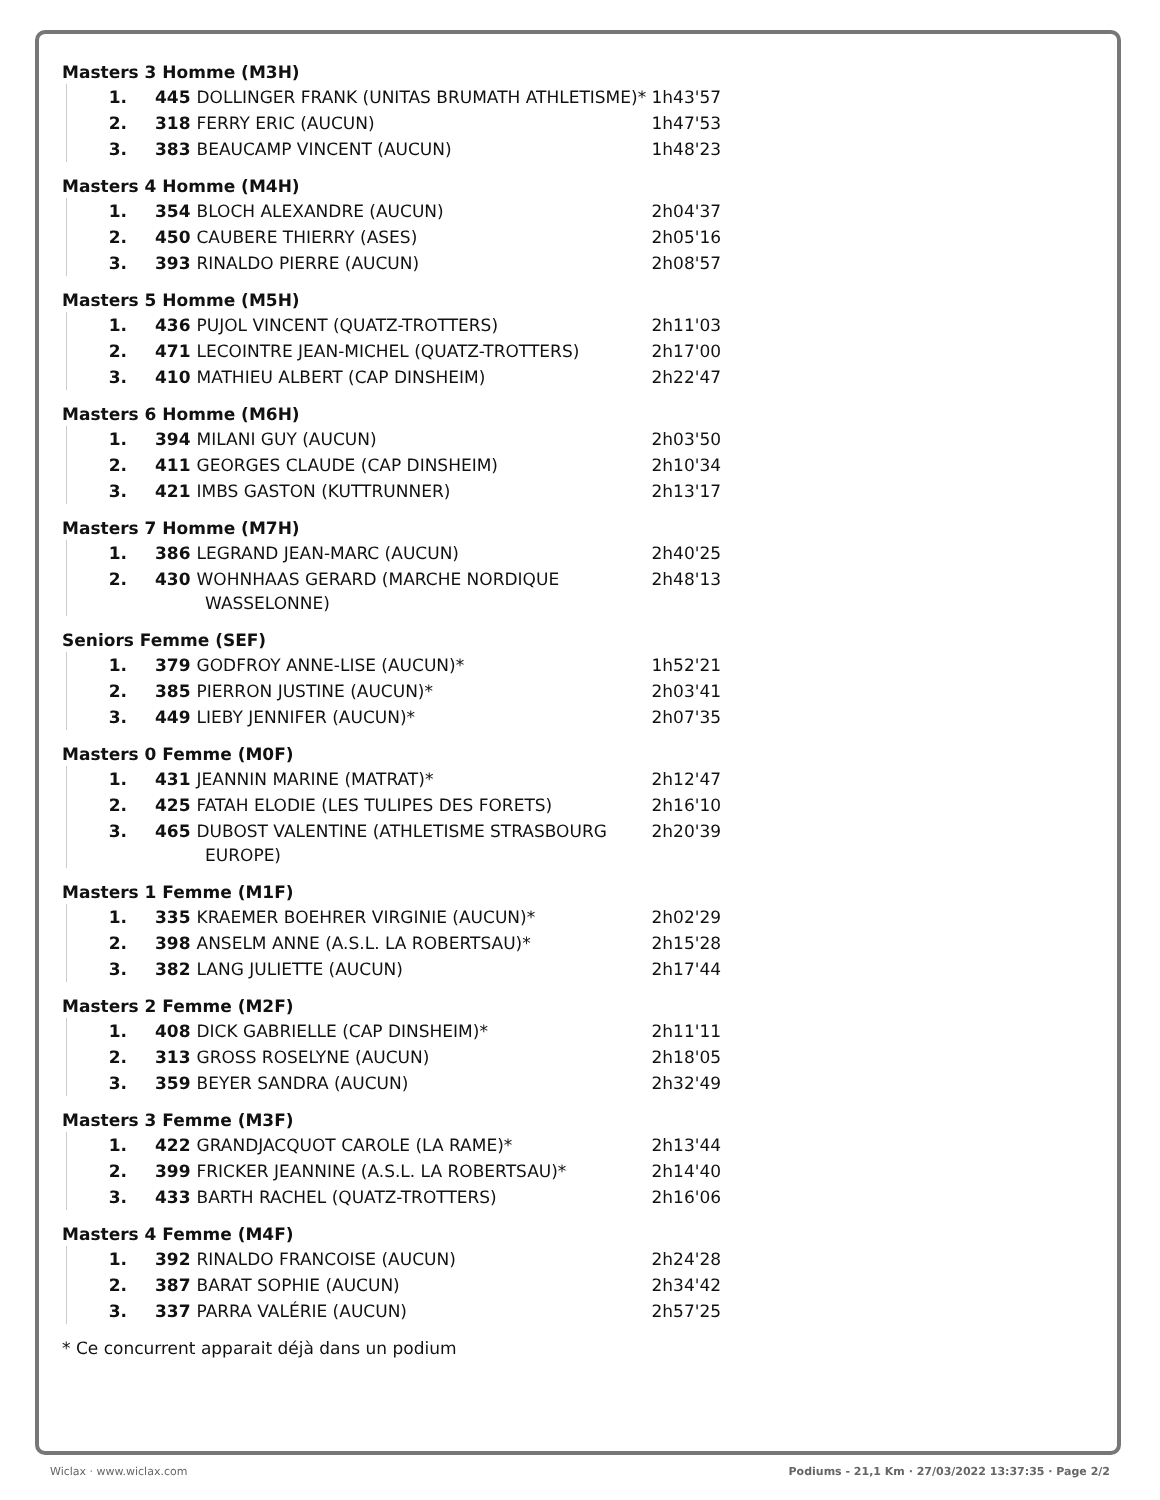Masters 3 Homme (M3H)
| 1. | 445 DOLLINGER FRANK (UNITAS BRUMATH ATHLETISME)* | 1h43'57 |
| 2. | 318 FERRY ERIC (AUCUN) | 1h47'53 |
| 3. | 383 BEAUCAMP VINCENT (AUCUN) | 1h48'23 |
Masters 4 Homme (M4H)
| 1. | 354 BLOCH ALEXANDRE (AUCUN) | 2h04'37 |
| 2. | 450 CAUBERE THIERRY (ASES) | 2h05'16 |
| 3. | 393 RINALDO PIERRE (AUCUN) | 2h08'57 |
Masters 5 Homme (M5H)
| 1. | 436 PUJOL VINCENT (QUATZ-TROTTERS) | 2h11'03 |
| 2. | 471 LECOINTRE JEAN-MICHEL (QUATZ-TROTTERS) | 2h17'00 |
| 3. | 410 MATHIEU ALBERT (CAP DINSHEIM) | 2h22'47 |
Masters 6 Homme (M6H)
| 1. | 394 MILANI GUY (AUCUN) | 2h03'50 |
| 2. | 411 GEORGES CLAUDE (CAP DINSHEIM) | 2h10'34 |
| 3. | 421 IMBS GASTON (KUTTRUNNER) | 2h13'17 |
Masters 7 Homme (M7H)
| 1. | 386 LEGRAND JEAN-MARC (AUCUN) | 2h40'25 |
| 2. | 430 WOHNHAAS GERARD (MARCHE NORDIQUE WASSELONNE) | 2h48'13 |
Seniors Femme (SEF)
| 1. | 379 GODFROY ANNE-LISE (AUCUN)* | 1h52'21 |
| 2. | 385 PIERRON JUSTINE (AUCUN)* | 2h03'41 |
| 3. | 449 LIEBY JENNIFER (AUCUN)* | 2h07'35 |
Masters 0 Femme (M0F)
| 1. | 431 JEANNIN MARINE (MATRAT)* | 2h12'47 |
| 2. | 425 FATAH ELODIE (LES TULIPES DES FORETS) | 2h16'10 |
| 3. | 465 DUBOST VALENTINE (ATHLETISME STRASBOURG EUROPE) | 2h20'39 |
Masters 1 Femme (M1F)
| 1. | 335 KRAEMER BOEHRER VIRGINIE (AUCUN)* | 2h02'29 |
| 2. | 398 ANSELM ANNE (A.S.L. LA ROBERTSAU)* | 2h15'28 |
| 3. | 382 LANG JULIETTE (AUCUN) | 2h17'44 |
Masters 2 Femme (M2F)
| 1. | 408 DICK GABRIELLE (CAP DINSHEIM)* | 2h11'11 |
| 2. | 313 GROSS ROSELYNE (AUCUN) | 2h18'05 |
| 3. | 359 BEYER SANDRA (AUCUN) | 2h32'49 |
Masters 3 Femme (M3F)
| 1. | 422 GRANDJACQUOT CAROLE (LA RAME)* | 2h13'44 |
| 2. | 399 FRICKER JEANNINE (A.S.L. LA ROBERTSAU)* | 2h14'40 |
| 3. | 433 BARTH RACHEL (QUATZ-TROTTERS) | 2h16'06 |
Masters 4 Femme (M4F)
| 1. | 392 RINALDO FRANCOISE (AUCUN) | 2h24'28 |
| 2. | 387 BARAT SOPHIE (AUCUN) | 2h34'42 |
| 3. | 337 PARRA VALÉRIE (AUCUN) | 2h57'25 |
* Ce concurrent apparait déjà dans un podium
Wiclax · www.wiclax.com Podiums - 21,1 Km · 27/03/2022 13:37:35 · Page 2/2